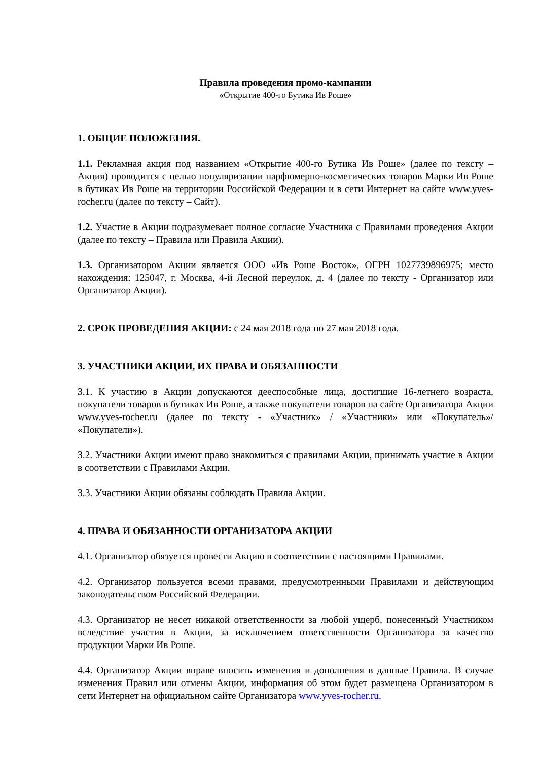Правила проведения промо-кампании
«Открытие 400-го Бутика Ив Роше»
1. ОБЩИЕ ПОЛОЖЕНИЯ.
1.1. Рекламная акция под названием «Открытие 400-го Бутика Ив Роше» (далее по тексту – Акция) проводится с целью популяризации парфюмерно-косметических товаров Марки Ив Роше в бутиках Ив Роше на территории Российской Федерации и в сети Интернет на сайте www.yves-rocher.ru (далее по тексту – Сайт).
1.2. Участие в Акции подразумевает полное согласие Участника с Правилами проведения Акции (далее по тексту – Правила или Правила Акции).
1.3. Организатором Акции является ООО «Ив Роше Восток», ОГРН 1027739896975; место нахождения: 125047, г. Москва, 4-й Лесной переулок, д. 4 (далее по тексту - Организатор или Организатор Акции).
2. СРОК ПРОВЕДЕНИЯ АКЦИИ: с 24 мая 2018 года по 27 мая 2018 года.
3. УЧАСТНИКИ АКЦИИ, ИХ ПРАВА И ОБЯЗАННОСТИ
3.1. К участию в Акции допускаются дееспособные лица, достигшие 16-летнего возраста, покупатели товаров в бутиках Ив Роше, а также покупатели товаров на сайте Организатора Акции www.yves-rocher.ru (далее по тексту - «Участник» / «Участники» или «Покупатель»/ «Покупатели»).
3.2. Участники Акции имеют право знакомиться с правилами Акции, принимать участие в Акции в соответствии с Правилами Акции.
3.3. Участники Акции обязаны соблюдать Правила Акции.
4. ПРАВА И ОБЯЗАННОСТИ ОРГАНИЗАТОРА АКЦИИ
4.1. Организатор обязуется провести Акцию в соответствии с настоящими Правилами.
4.2. Организатор пользуется всеми правами, предусмотренными Правилами и действующим законодательством Российской Федерации.
4.3. Организатор не несет никакой ответственности за любой ущерб, понесенный Участником вследствие участия в Акции, за исключением ответственности Организатора за качество продукции Марки Ив Роше.
4.4. Организатор Акции вправе вносить изменения и дополнения в данные Правила. В случае изменения Правил или отмены Акции, информация об этом будет размещена Организатором в сети Интернет на официальном сайте Организатора www.yves-rocher.ru.